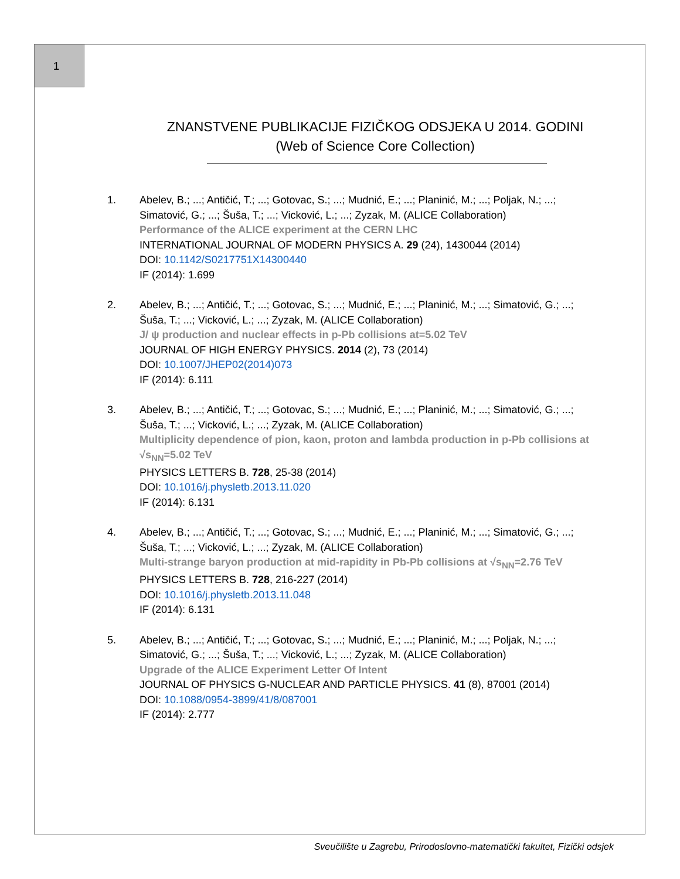1
ZNANSTVENE PUBLIKACIJE FIZIČKOG ODSJEKA U 2014. GODINI
(Web of Science Core Collection)
1. Abelev, B.; ...; Antičić, T.; ...; Gotovac, S.; ...; Mudnić, E.; ...; Planinić, M.; ...; Poljak, N.; ...; Simatović, G.; ...; Šuša, T.; ...; Vicković, L.; ...; Zyzak, M. (ALICE Collaboration)
Performance of the ALICE experiment at the CERN LHC
INTERNATIONAL JOURNAL OF MODERN PHYSICS A. 29 (24), 1430044 (2014)
DOI: 10.1142/S0217751X14300440
IF (2014): 1.699
2. Abelev, B.; ...; Antičić, T.; ...; Gotovac, S.; ...; Mudnić, E.; ...; Planinić, M.; ...; Simatović, G.; ...; Šuša, T.; ...; Vicković, L.; ...; Zyzak, M. (ALICE Collaboration)
J/ ψ production and nuclear effects in p-Pb collisions at=5.02 TeV
JOURNAL OF HIGH ENERGY PHYSICS. 2014 (2), 73 (2014)
DOI: 10.1007/JHEP02(2014)073
IF (2014): 6.111
3. Abelev, B.; ...; Antičić, T.; ...; Gotovac, S.; ...; Mudnić, E.; ...; Planinić, M.; ...; Simatović, G.; ...; Šuša, T.; ...; Vicković, L.; ...; Zyzak, M. (ALICE Collaboration)
Multiplicity dependence of pion, kaon, proton and lambda production in p-Pb collisions at √s<sub>NN</sub>=5.02 TeV
PHYSICS LETTERS B. 728, 25-38 (2014)
DOI: 10.1016/j.physletb.2013.11.020
IF (2014): 6.131
4. Abelev, B.; ...; Antičić, T.; ...; Gotovac, S.; ...; Mudnić, E.; ...; Planinić, M.; ...; Simatović, G.; ...; Šuša, T.; ...; Vicković, L.; ...; Zyzak, M. (ALICE Collaboration)
Multi-strange baryon production at mid-rapidity in Pb-Pb collisions at √s<sub>NN</sub>=2.76 TeV
PHYSICS LETTERS B. 728, 216-227 (2014)
DOI: 10.1016/j.physletb.2013.11.048
IF (2014): 6.131
5. Abelev, B.; ...; Antičić, T.; ...; Gotovac, S.; ...; Mudnić, E.; ...; Planinić, M.; ...; Poljak, N.; ...; Simatović, G.; ...; Šuša, T.; ...; Vicković, L.; ...; Zyzak, M. (ALICE Collaboration)
Upgrade of the ALICE Experiment Letter Of Intent
JOURNAL OF PHYSICS G-NUCLEAR AND PARTICLE PHYSICS. 41 (8), 87001 (2014)
DOI: 10.1088/0954-3899/41/8/087001
IF (2014): 2.777
Sveučilište u Zagrebu, Prirodoslovno-matematički fakultet, Fizički odsjek